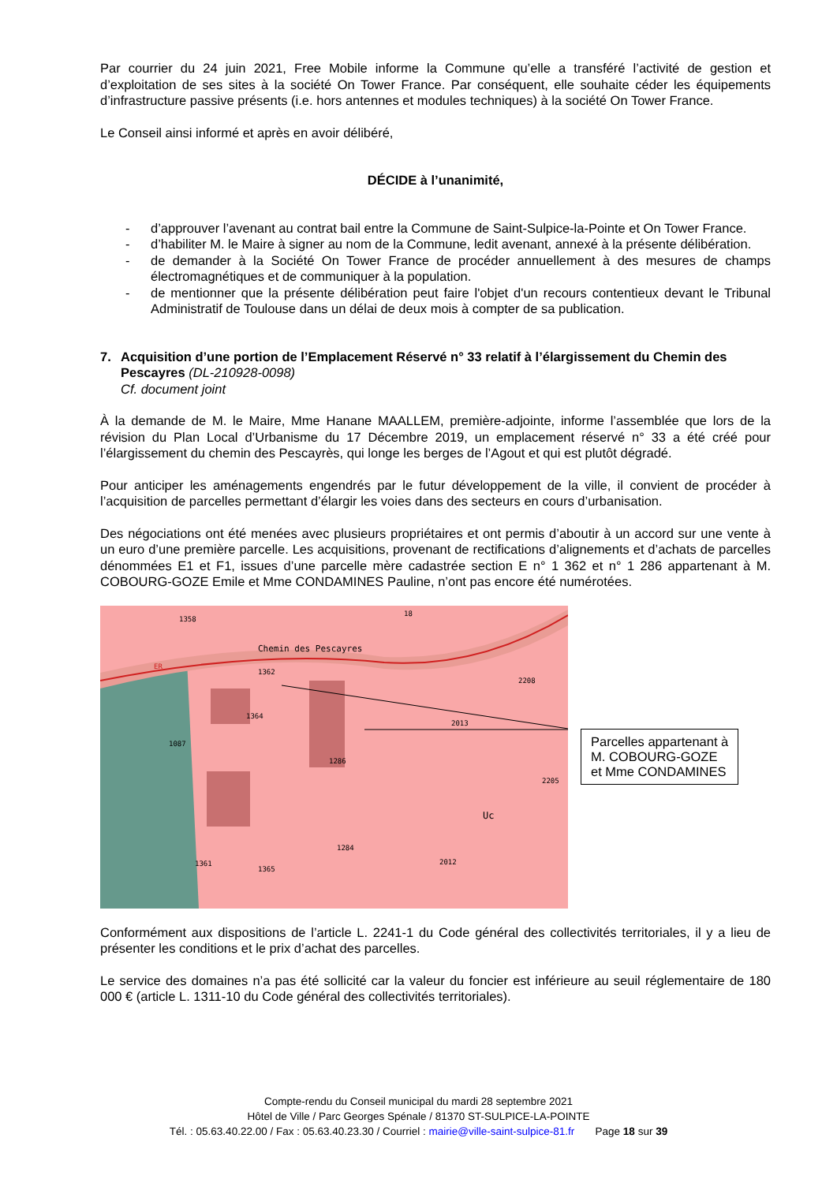Par courrier du 24 juin 2021, Free Mobile informe la Commune qu’elle a transféré l’activité de gestion et d’exploitation de ses sites à la société On Tower France. Par conséquent, elle souhaite céder les équipements d’infrastructure passive présents (i.e. hors antennes et modules techniques) à la société On Tower France.
Le Conseil ainsi informé et après en avoir délibéré,
DÉCIDE à l’unanimité,
- d’approuver l’avenant au contrat bail entre la Commune de Saint-Sulpice-la-Pointe et On Tower France.
- d’habiliter M. le Maire à signer au nom de la Commune, ledit avenant, annexé à la présente délibération.
- de demander à la Société On Tower France de procéder annuellement à des mesures de champs électromagnétiques et de communiquer à la population.
- de mentionner que la présente délibération peut faire l'objet d'un recours contentieux devant le Tribunal Administratif de Toulouse dans un délai de deux mois à compter de sa publication.
7. Acquisition d’une portion de l’Emplacement Réservé n° 33 relatif à l’élargissement du Chemin des Pescayres (DL-210928-0098)
Cf. document joint
À la demande de M. le Maire, Mme Hanane MAALLEM, première-adjointe, informe l’assemblée que lors de la révision du Plan Local d’Urbanisme du 17 Décembre 2019, un emplacement réservé n° 33 a été créé pour l’élargissement du chemin des Pescayrès, qui longe les berges de l’Agout et qui est plutôt dégradé.
Pour anticiper les aménagements engendrés par le futur développement de la ville, il convient de procéder à l’acquisition de parcelles permettant d’élargir les voies dans des secteurs en cours d’urbanisation.
Des négociations ont été menées avec plusieurs propriétaires et ont permis d’aboutir à un accord sur une vente à un euro d’une première parcelle. Les acquisitions, provenant de rectifications d’alignements et d’achats de parcelles dénommées E1 et F1, issues d’une parcelle mère cadastrée section E n° 1 362 et n° 1 286 appartenant à M. COBOURG-GOZE Emile et Mme CONDAMINES Pauline, n’ont pas encore été numérotées.
1358
18
Chemin des Pescayres
1362
1364
1286
2013
2208
2205
Uc
1284
2012
1365
1361
1087
ER
Parcelles appartenant à
M. COBOURG-GOZE
et Mme CONDAMINES
Conformément aux dispositions de l’article L. 2241-1 du Code général des collectivités territoriales, il y a lieu de présenter les conditions et le prix d’achat des parcelles.
Le service des domaines n’a pas été sollicité car la valeur du foncier est inférieure au seuil réglementaire de 180 000 € (article L. 1311-10 du Code général des collectivités territoriales).
Compte-rendu du Conseil municipal du mardi 28 septembre 2021
Hôtel de Ville / Parc Georges Spénale / 81370 ST-SULPICE-LA-POINTE
Tél. : 05.63.40.22.00 / Fax : 05.63.40.23.30 / Courriel : mairie@ville-saint-sulpice-81.fr Page 18 sur 39